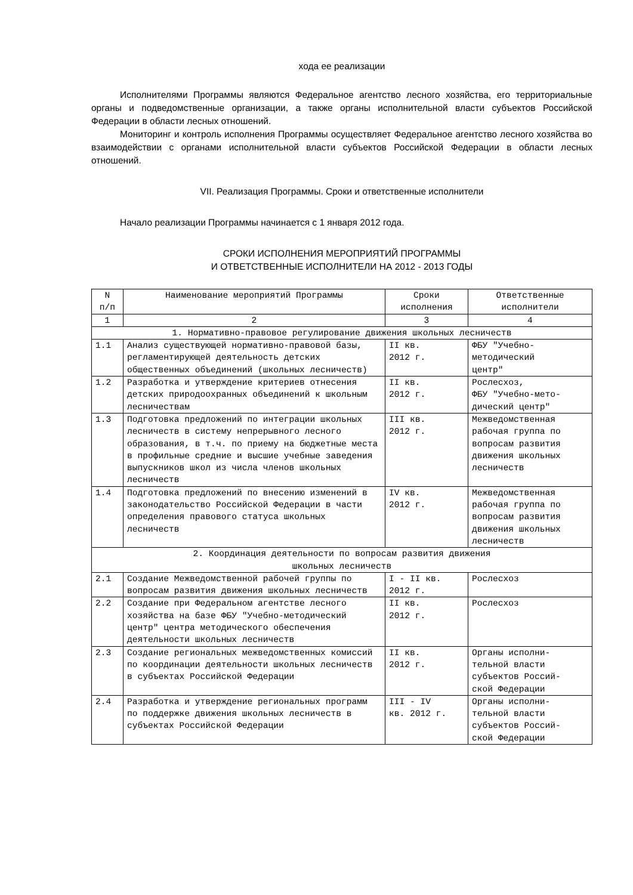хода ее реализации
Исполнителями Программы являются Федеральное агентство лесного хозяйства, его территориальные органы и подведомственные организации, а также органы исполнительной власти субъектов Российской Федерации в области лесных отношений.
Мониторинг и контроль исполнения Программы осуществляет Федеральное агентство лесного хозяйства во взаимодействии с органами исполнительной власти субъектов Российской Федерации в области лесных отношений.
VII. Реализация Программы. Сроки и ответственные исполнители
Начало реализации Программы начинается с 1 января 2012 года.
СРОКИ ИСПОЛНЕНИЯ МЕРОПРИЯТИЙ ПРОГРАММЫ
И ОТВЕТСТВЕННЫЕ ИСПОЛНИТЕЛИ НА 2012 - 2013 ГОДЫ
| N п/п | Наименование мероприятий Программы | Сроки исполнения | Ответственные исполнители |
| --- | --- | --- | --- |
| 1 | 2 | 3 | 4 |
| 1. Нормативно-правовое регулирование движения школьных лесничеств | | | |
| 1.1 | Анализ существующей нормативно-правовой базы, регламентирующей деятельность детских общественных объединений (школьных лесничеств) | II кв. 2012 г. | ФБУ "Учебно- методический центр" |
| 1.2 | Разработка и утверждение критериев отнесения детских природоохранных объединений к школьным лесничествам | II кв. 2012 г. | Рослесхоз, ФБУ "Учебно-мето- дический центр" |
| 1.3 | Подготовка предложений по интеграции школьных лесничеств в систему непрерывного лесного образования, в т.ч. по приему на бюджетные места в профильные средние и высшие учебные заведения выпускников школ из числа членов школьных лесничеств | III кв. 2012 г. | Межведомственная рабочая группа по вопросам развития движения школьных лесничеств |
| 1.4 | Подготовка предложений по внесению изменений в законодательство Российской Федерации в части определения правового статуса школьных лесничеств | IV кв. 2012 г. | Межведомственная рабочая группа по вопросам развития движения школьных лесничеств |
| 2. Координация деятельности по вопросам развития движения школьных лесничеств | | | |
| 2.1 | Создание Межведомственной рабочей группы по вопросам развития движения школьных лесничеств | I - II кв. 2012 г. | Рослесхоз |
| 2.2 | Создание при Федеральном агентстве лесного хозяйства на базе ФБУ "Учебно-методический центр" центра методического обеспечения деятельности школьных лесничеств | II кв. 2012 г. | Рослесхоз |
| 2.3 | Создание региональных межведомственных комиссий по координации деятельности школьных лесничеств в субъектах Российской Федерации | II кв. 2012 г. | Органы исполни- тельной власти субъектов Россий- ской Федерации |
| 2.4 | Разработка и утверждение региональных программ по поддержке движения школьных лесничеств в субъектах Российской Федерации | III - IV кв. 2012 г. | Органы исполни- тельной власти субъектов Россий- ской Федерации |